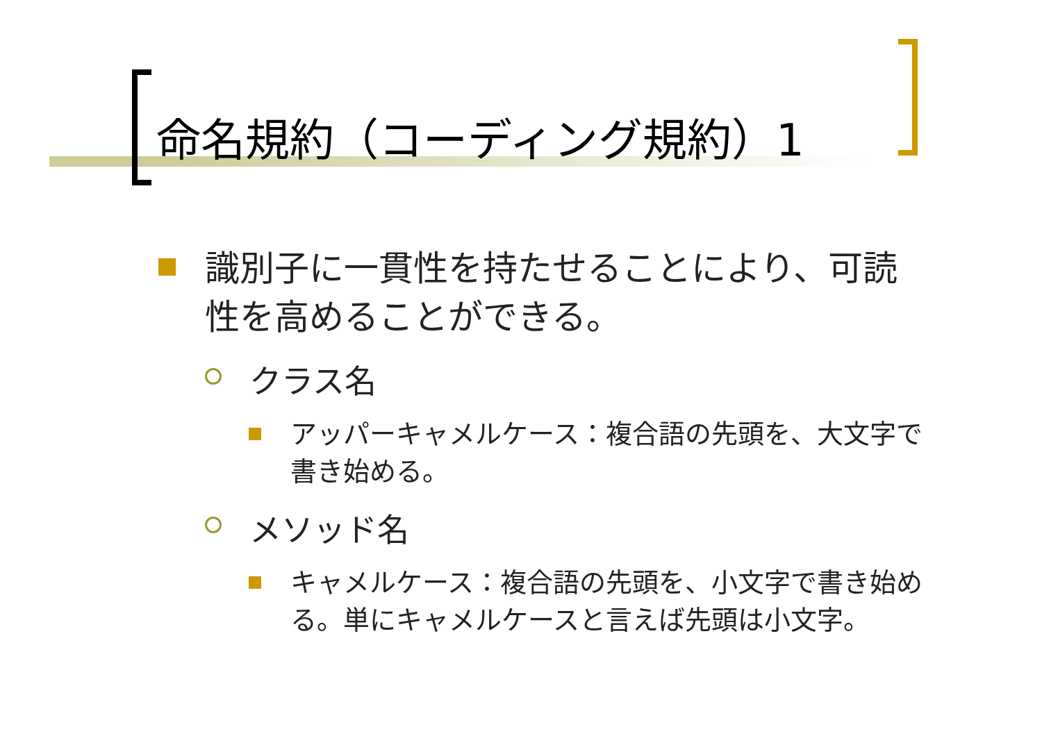命名規約（コーディング規約）1
識別子に一貫性を持たせることにより、可読性を高めることができる。
クラス名
アッパーキャメルケース：複合語の先頭を、大文字で書き始める。
メソッド名
キャメルケース：複合語の先頭を、小文字で書き始める。単にキャメルケースと言えば先頭は小文字。